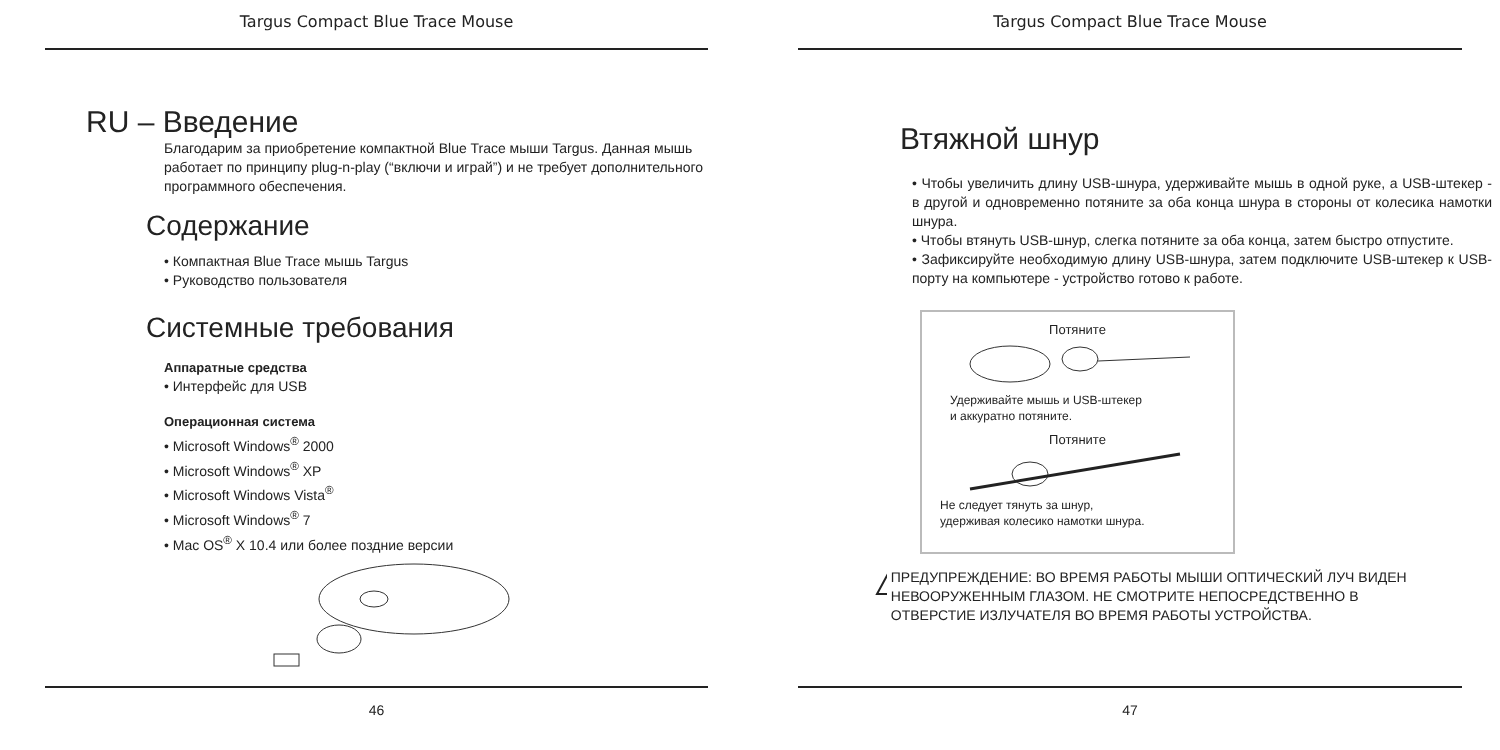Targus Compact Blue Trace Mouse
RU – Введение
Благодарим за приобретение компактной Blue Trace мыши Targus. Данная мышь работает по принципу plug-n-play (“включи и играй”) и не требует дополнительного программного обеспечения.
Содержание
• Компактная Blue Trace мышь Targus
• Руководство пользователя
Системные требования
Аппаратные средства
• Интерфейс для USB
Операционная система
• Microsoft Windows<sup>®</sup> 2000
• Microsoft Windows<sup>®</sup> XP
• Microsoft Windows Vista<sup>®</sup>
• Microsoft Windows<sup>®</sup> 7
• Mac OS<sup>®</sup> X 10.4 или более поздние версии
46
Targus Compact Blue Trace Mouse
Втяжной шнур
• Чтобы увеличить длину USB-шнура, удерживайте мышь в одной руке, а USB-штекер - в другой и одновременно потяните за оба конца шнура в стороны от колесика намотки шнура.
• Чтобы втянуть USB-шнур, слегка потяните за оба конца, затем быстро отпустите.
• Зафиксируйте необходимую длину USB-шнура, затем подключите USB-штекер к USB-порту на компьютере - устройство готово к работе.
Потяните
Удерживайте мышь и USB-штекер
и аккуратно потяните.
Потяните
Не следует тянуть за шнур,
удерживая колесико намотки шнура.
!
ПРЕДУПРЕЖДЕНИЕ: ВО ВРЕМЯ РАБОТЫ МЫШИ ОПТИЧЕСКИЙ ЛУЧ ВИДЕН НЕВООРУЖЕННЫМ ГЛАЗОМ. НЕ СМОТРИТЕ НЕПОСРЕДСТВЕННО В ОТВЕРСТИЕ ИЗЛУЧАТЕЛЯ ВО ВРЕМЯ РАБОТЫ УСТРОЙСТВА.
47